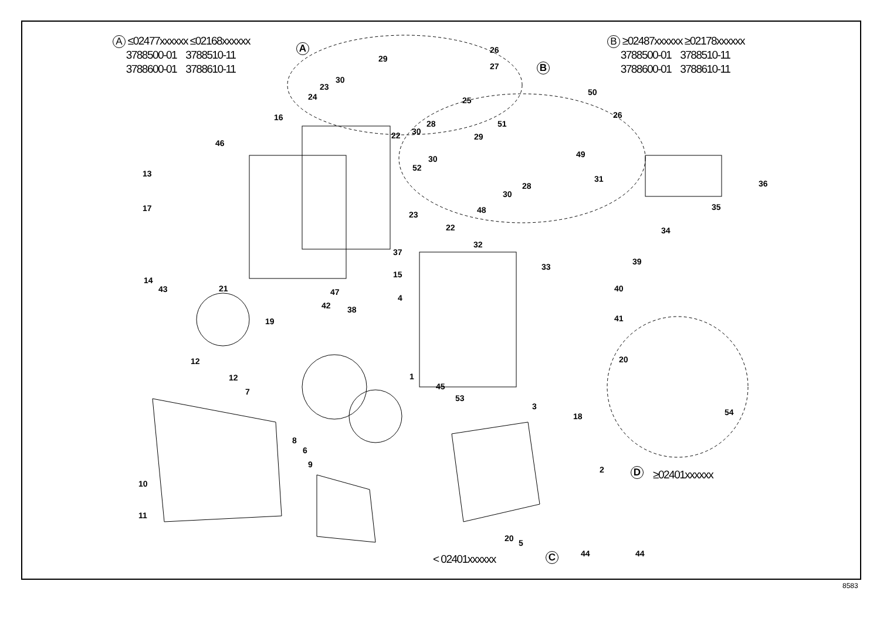A ≤02477xxxxxx ≤02168xxxxxx
3788500-01 3788510-11
3788600-01 3788610-11
B ≥02487xxxxxx ≥02178xxxxxx
3788500-01 3788510-11
3788600-01 3788610-11
A
B
C
D ≥02401xxxxxx
< 02401xxxxxx
26
29
27
30
23
24 25
50
16 26
28 51
30
22 29
46
49
30
13
52
31 36
28
30
35
17 48
23
22 34
32
37
39
33
15
14
43 21 40
47
4
42 38
41
19
20
12
1
12
45
7
53
3
54
18
8
6
9
2
10
11
20 5
44 44
8583